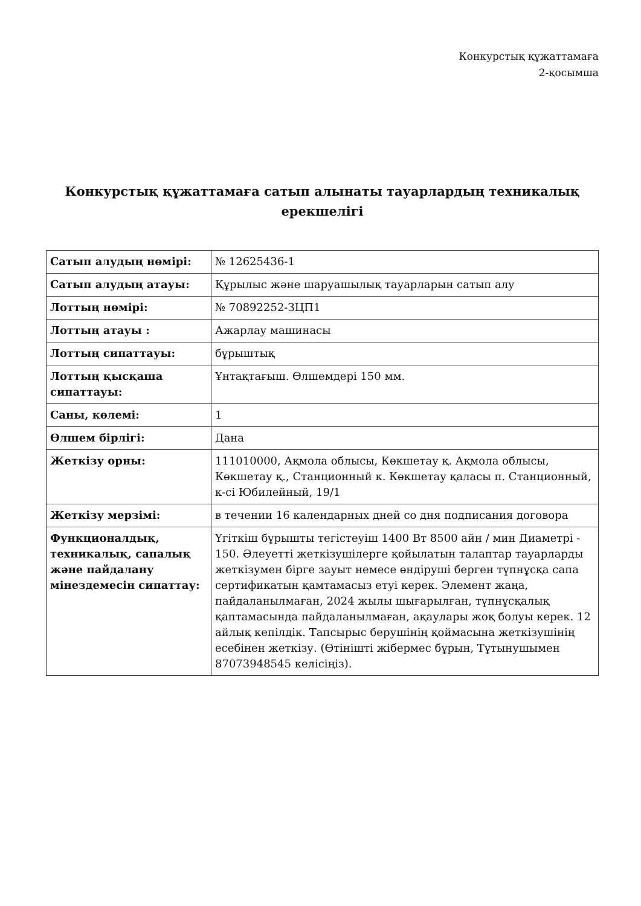Конкурстық құжаттамаға
2-қосымша
Конкурстық құжаттамаға сатып алынаты тауарлардың техникалық ерекшелігі
| Сатып алудың нөмірі: | № 12625436-1 |
| Сатып алудың атауы: | Құрылыс және шаруашылық тауарларын сатып алу |
| Лоттың нөмірі: | № 70892252-ЗЦП1 |
| Лоттың атауы : | Ажарлау машинасы |
| Лоттың сипаттауы: | бұрыштық |
| Лоттың қысқаша сипаттауы: | Ұнтақтағыш. Өлшемдері 150 мм. |
| Саны, көлемі: | 1 |
| Өлшем бірлігі: | Дана |
| Жеткізу орны: | 111010000, Ақмола облысы, Көкшетау қ. Ақмола облысы, Көкшетау қ., Станционный к. Көкшетау қаласы п. Станционный, к-сі Юбилейный, 19/1 |
| Жеткізу мерзімі: | в течении 16 календарных дней со дня подписания договора |
| Функционалдық, техникалық, сапалық және пайдалану мінездемесін сипаттау: | Үгіткіш бұрышты тегістеуіш 1400 Вт 8500 айн / мин Диаметрі - 150. Әлеуетті жеткізушілерге қойылатын талаптар тауарларды жеткізумен бірге зауыт немесе өндіруші берген түпнұсқа сапа сертификатын қамтамасыз етуі керек. Элемент жаңа, пайдаланылмаған, 2024 жылы шығарылған, түпнұсқалық қаптамасында пайдаланылмаған, ақаулары жоқ болуы керек. 12 айлық кепілдік. Тапсырыс берушінің қоймасына жеткізушінің есебінен жеткізу. (Өтінішті жібермес бұрын, Тұтынушымен 87073948545 келісіңіз). |